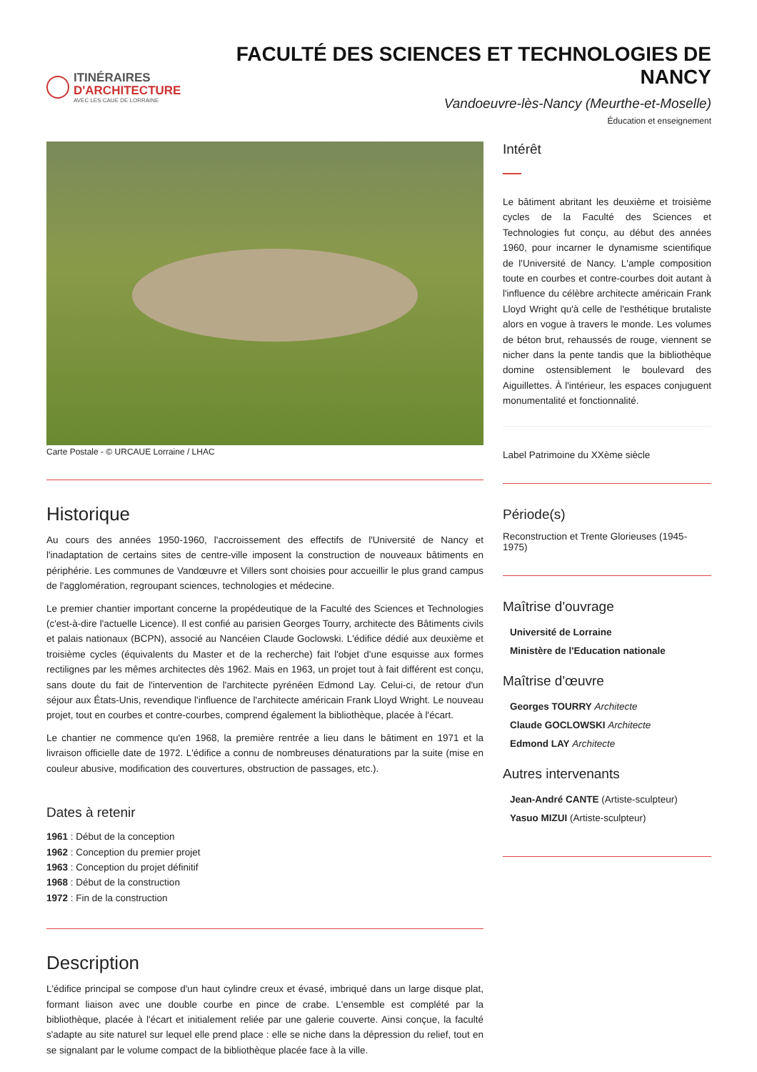ITINÉRAIRES
D'ARCHITECTURE
AVEC LES CAUE DE LORRAINE
FACULTÉ DES SCIENCES ET TECHNOLOGIES DE NANCY
Vandoeuvre-lès-Nancy (Meurthe-et-Moselle)
Éducation et enseignement
Carte Postale - © URCAUE Lorraine / LHAC
Historique
Au cours des années 1950-1960, l'accroissement des effectifs de l'Université de Nancy et l'inadaptation de certains sites de centre-ville imposent la construction de nouveaux bâtiments en périphérie. Les communes de Vandœuvre et Villers sont choisies pour accueillir le plus grand campus de l'agglomération, regroupant sciences, technologies et médecine.
Le premier chantier important concerne la propédeutique de la Faculté des Sciences et Technologies (c'est-à-dire l'actuelle Licence). Il est confié au parisien Georges Tourry, architecte des Bâtiments civils et palais nationaux (BCPN), associé au Nancéien Claude Goclowski. L'édifice dédié aux deuxième et troisième cycles (équivalents du Master et de la recherche) fait l'objet d'une esquisse aux formes rectilignes par les mêmes architectes dès 1962. Mais en 1963, un projet tout à fait différent est conçu, sans doute du fait de l'intervention de l'architecte pyrénéen Edmond Lay. Celui-ci, de retour d'un séjour aux États-Unis, revendique l'influence de l'architecte américain Frank Lloyd Wright. Le nouveau projet, tout en courbes et contre-courbes, comprend également la bibliothèque, placée à l'écart.
Le chantier ne commence qu'en 1968, la première rentrée a lieu dans le bâtiment en 1971 et la livraison officielle date de 1972. L'édifice a connu de nombreuses dénaturations par la suite (mise en couleur abusive, modification des couvertures, obstruction de passages, etc.).
Dates à retenir
1961 : Début de la conception
1962 : Conception du premier projet
1963 : Conception du projet définitif
1968 : Début de la construction
1972 : Fin de la construction
Description
L'édifice principal se compose d'un haut cylindre creux et évasé, imbriqué dans un large disque plat, formant liaison avec une double courbe en pince de crabe. L'ensemble est complété par la bibliothèque, placée à l'écart et initialement reliée par une galerie couverte. Ainsi conçue, la faculté s'adapte au site naturel sur lequel elle prend place : elle se niche dans la dépression du relief, tout en se signalant par le volume compact de la bibliothèque placée face à la ville.
Intérêt
Le bâtiment abritant les deuxième et troisième cycles de la Faculté des Sciences et Technologies fut conçu, au début des années 1960, pour incarner le dynamisme scientifique de l'Université de Nancy. L'ample composition toute en courbes et contre-courbes doit autant à l'influence du célèbre architecte américain Frank Lloyd Wright qu'à celle de l'esthétique brutaliste alors en vogue à travers le monde. Les volumes de béton brut, rehaussés de rouge, viennent se nicher dans la pente tandis que la bibliothèque domine ostensiblement le boulevard des Aiguillettes. À l'intérieur, les espaces conjuguent monumentalité et fonctionnalité.
Label Patrimoine du XXème siècle
Période(s)
Reconstruction et Trente Glorieuses (1945-1975)
Maîtrise d'ouvrage
Université de Lorraine
Ministère de l'Education nationale
Maîtrise d'œuvre
Georges TOURRY Architecte
Claude GOCLOWSKI Architecte
Edmond LAY Architecte
Autres intervenants
Jean-André CANTE (Artiste-sculpteur)
Yasuo MIZUI (Artiste-sculpteur)